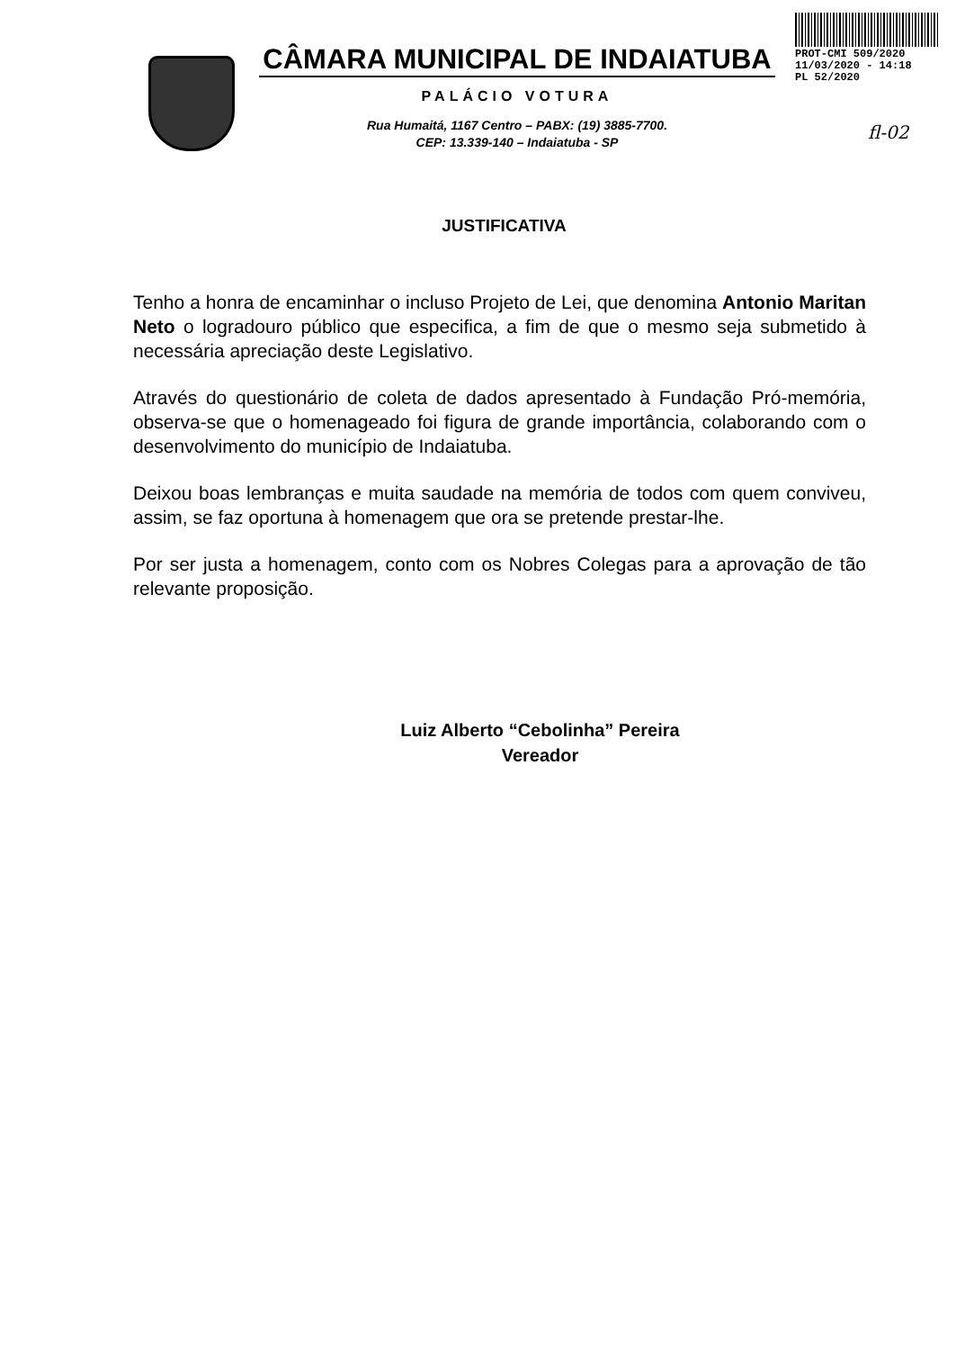CÂMARA MUNICIPAL DE INDAIATUBA
PALÁCIO VOTURA
Rua Humaitá, 1167 Centro – PABX: (19) 3885-7700.
CEP: 13.339-140 – Indaiatuba - SP
PROT-CMI 509/2020
11/03/2020 - 14:18
PL 52/2020
fl-02
JUSTIFICATIVA
Tenho a honra de encaminhar o incluso Projeto de Lei, que denomina Antonio Maritan Neto o logradouro público que especifica, a fim de que o mesmo seja submetido à necessária apreciação deste Legislativo.
Através do questionário de coleta de dados apresentado à Fundação Pró-memória, observa-se que o homenageado foi figura de grande importância, colaborando com o desenvolvimento do município de Indaiatuba.
Deixou boas lembranças e muita saudade na memória de todos com quem conviveu, assim, se faz oportuna à homenagem que ora se pretende prestar-lhe.
Por ser justa a homenagem, conto com os Nobres Colegas para a aprovação de tão relevante proposição.
Luiz Alberto “Cebolinha” Pereira
Vereador